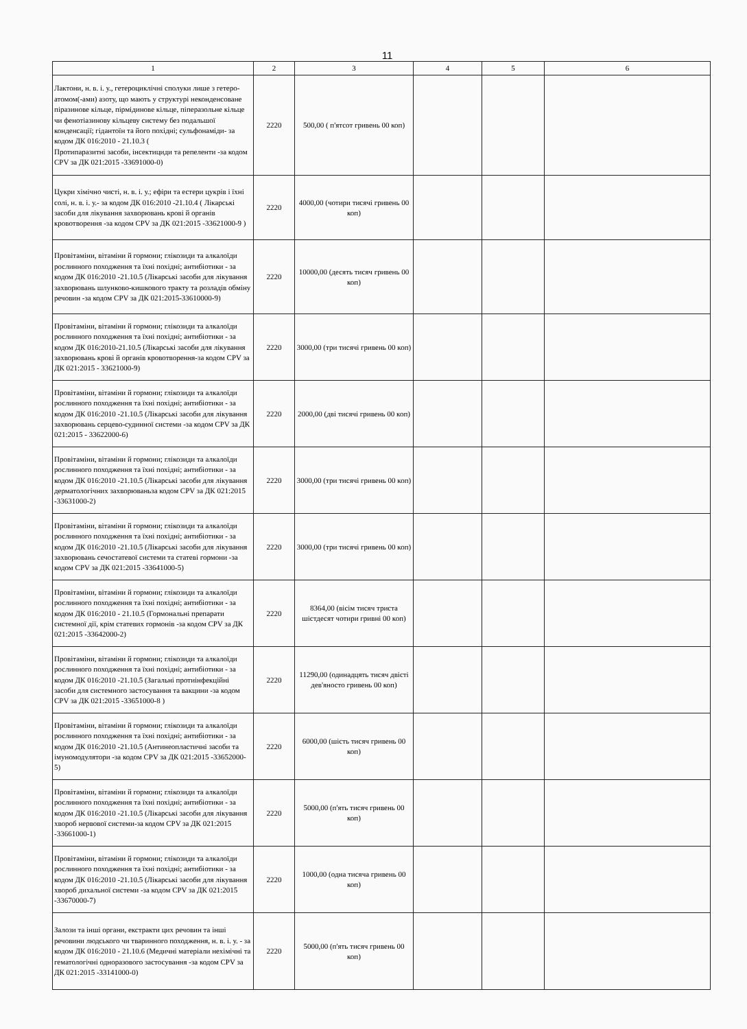11
| 1 | 2 | 3 | 4 | 5 | 6 |
| --- | --- | --- | --- | --- | --- |
| Лактони, н. в. і. у., гетероциклічні сполуки лише з гетеро-атомом(-ами) азоту, що мають у структурі неконденсоване піразинове кільце, пірмідинове кільце, піперазольне кільце чи фенотіазинову кільцеву систему без подальшої конденсації; гідантоїн та його похідні; сульфонаміди- за кодом ДК 016:2010 - 21.10.3 ( Протипаразитні засоби, інсектициди та репеленти -за кодом CPV за ДК 021:2015 -33691000-0) | 2220 | 500,00 ( п'ятсот гривень 00 коп) | | | |
| Цукри хімічно чисті, н. в. і. у.; ефіри та естери цукрів і їхні солі, н. в. і. у.- за кодом ДК 016:2010 -21.10.4 ( Лікарські засоби для лікування захворювань крові й органів кровотворення -за кодом CPV за ДК 021:2015 -33621000-9 ) | 2220 | 4000,00 (чотири тисячі гривень 00 коп) | | | |
| Провітаміни, вітаміни й гормони; глікозиди та алкалоїди рослинного походження та їхні похідні; антибіотики - за кодом ДК 016:2010 -21.10.5 (Лікарські засоби для лікування захворювань шлунково-кишкового тракту та розладів обміну речовин -за кодом CPV за ДК 021:2015-33610000-9) | 2220 | 10000,00 (десять тисяч гривень 00 коп) | | | |
| Провітаміни, вітаміни й гормони; глікозиди та алкалоїди рослинного походження та їхні похідні; антибіотики - за кодом ДК 016:2010-21.10.5 (Лікарські засоби для лікування захворювань крові й органів кровотворення-за кодом CPV за ДК 021:2015 - 33621000-9) | 2220 | 3000,00 (три тисячі гривень 00 коп) | | | |
| Провітаміни, вітаміни й гормони; глікозиди та алкалоїди рослинного походження та їхні похідні; антибіотики - за кодом ДК 016:2010 -21.10.5 (Лікарські засоби для лікування захворювань серцево-судинної системи -за кодом CPV за ДК 021:2015 - 33622000-6) | 2220 | 2000,00 (дві тисячі гривень 00 коп) | | | |
| Провітаміни, вітаміни й гормони; глікозиди та алкалоїди рослинного походження та їхні похідні; антибіотики - за кодом ДК 016:2010 -21.10.5 (Лікарські засоби для лікування дерматологічних захворюваньза кодом CPV за ДК 021:2015 -33631000-2) | 2220 | 3000,00 (три тисячі гривень 00 коп) | | | |
| Провітаміни, вітаміни й гормони; глікозиди та алкалоїди рослинного походження та їхні похідні; антибіотики - за кодом ДК 016:2010 -21.10.5 (Лікарські засоби для лікування захворювань сечостатевої системи та статеві гормони -за кодом CPV за ДК 021:2015 -33641000-5) | 2220 | 3000,00 (три тисячі гривень 00 коп) | | | |
| Провітаміни, вітаміни й гормони; глікозиди та алкалоїди рослинного походження та їхні похідні; антибіотики - за кодом ДК 016:2010 - 21.10.5 (Гормональні препарати системної дії, крім статевих гормонів -за кодом CPV за ДК 021:2015 -33642000-2) | 2220 | 8364,00 (вісім тисяч триста шістдесят чотири гривні 00 коп) | | | |
| Провітаміни, вітаміни й гормони; глікозиди та алкалоїди рослинного походження та їхні похідні; антибіотики - за кодом ДК 016:2010 -21.10.5 (Загальні протиінфекційні засоби для системного застосування та вакцини -за кодом CPV за ДК 021:2015 -33651000-8 ) | 2220 | 11290,00 (одинадцять тисяч двісті дев'яносто гривень 00 коп) | | | |
| Провітаміни, вітаміни й гормони; глікозиди та алкалоїди рослинного походження та їхні похідні; антибіотики - за кодом ДК 016:2010 -21.10.5 (Антинеопластичні засоби та імуномодулятори -за кодом CPV за ДК 021:2015 -33652000-5) | 2220 | 6000,00 (шість тисяч гривень 00 коп) | | | |
| Провітаміни, вітаміни й гормони; глікозиди та алкалоїди рослинного походження та їхні похідні; антибіотики - за кодом ДК 016:2010 -21.10.5 (Лікарські засоби для лікування хвороб нервової системи-за кодом CPV за ДК 021:2015 -33661000-1) | 2220 | 5000,00 (п'ять тисяч гривень 00 коп) | | | |
| Провітаміни, вітаміни й гормони; глікозиди та алкалоїди рослинного походження та їхні похідні; антибіотики - за кодом ДК 016:2010 -21.10.5 (Лікарські засоби для лікування хвороб дихальної системи -за кодом CPV за ДК 021:2015 -33670000-7) | 2220 | 1000,00 (одна тисяча гривень 00 коп) | | | |
| Залози та інші органи, екстракти цих речовин та інші речовини людського чи тваринного походження, н. в. і. у. - за кодом ДК 016:2010 - 21.10.6 (Медичні матеріали нехімічні та гематологічні одноразового застосування -за кодом CPV за ДК 021:2015 -33141000-0) | 2220 | 5000,00 (п'ять тисяч гривень 00 коп) | | | |